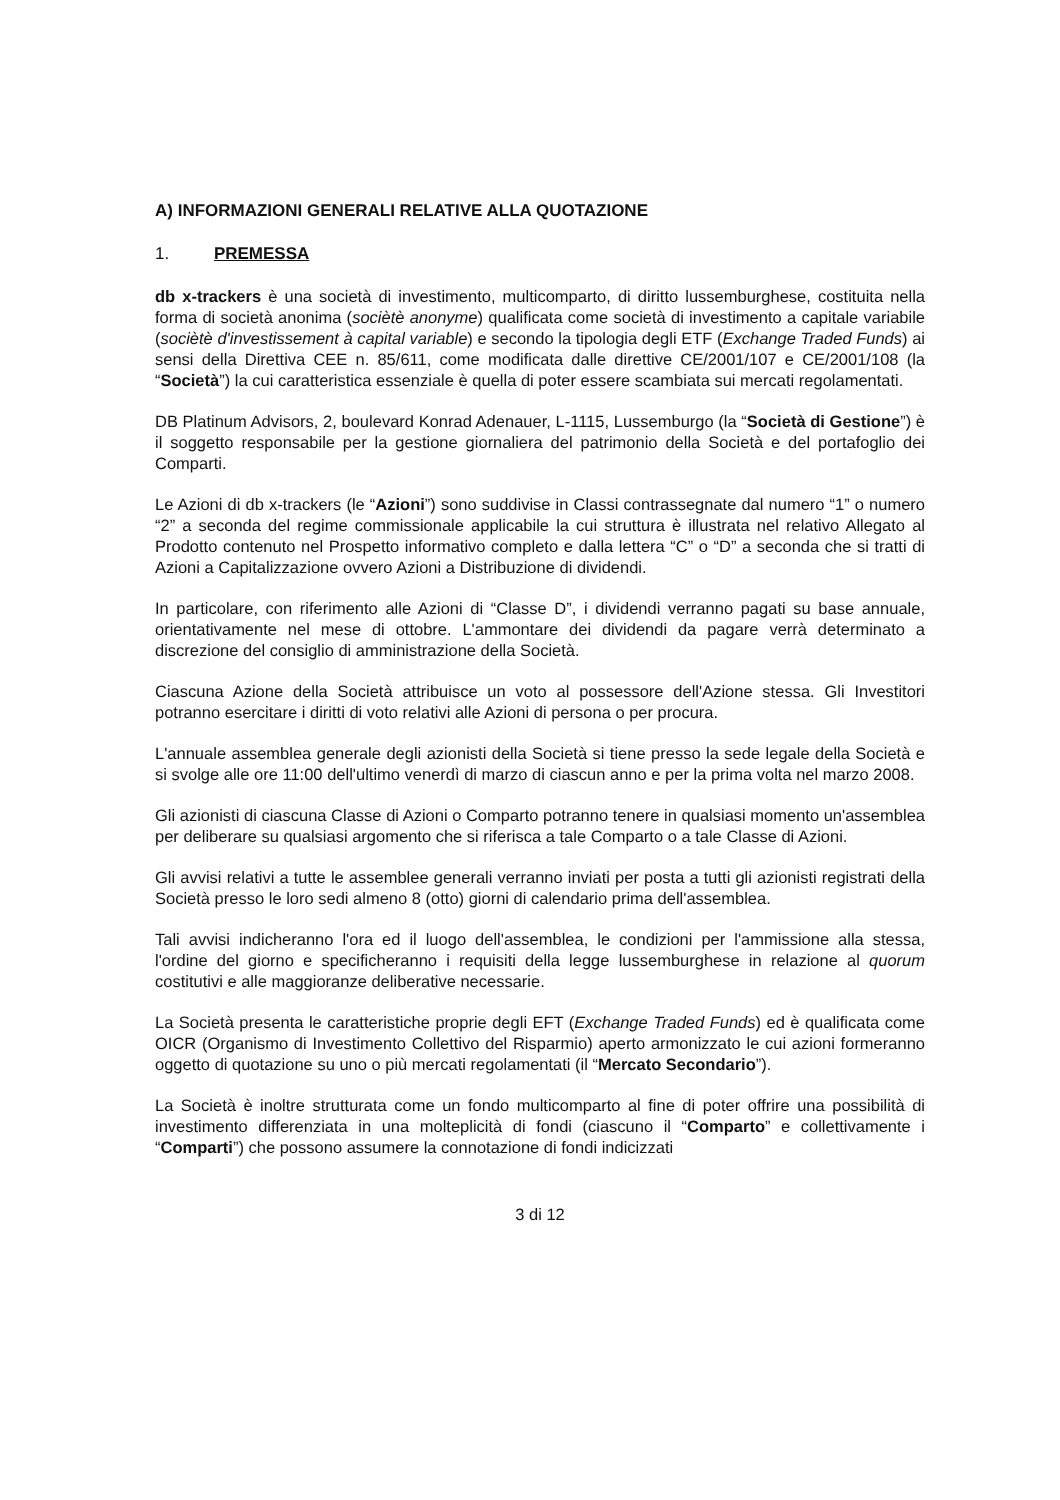A) INFORMAZIONI GENERALI RELATIVE ALLA QUOTAZIONE
1. PREMESSA
db x-trackers è una società di investimento, multicomparto, di diritto lussemburghese, costituita nella forma di società anonima (sociètè anonyme) qualificata come società di investimento a capitale variabile (sociètè d'investissement à capital variable) e secondo la tipologia degli ETF (Exchange Traded Funds) ai sensi della Direttiva CEE n. 85/611, come modificata dalle direttive CE/2001/107 e CE/2001/108 (la “Società”) la cui caratteristica essenziale è quella di poter essere scambiata sui mercati regolamentati.
DB Platinum Advisors, 2, boulevard Konrad Adenauer, L-1115, Lussemburgo (la “Società di Gestione”) è il soggetto responsabile per la gestione giornaliera del patrimonio della Società e del portafoglio dei Comparti.
Le Azioni di db x-trackers (le “Azioni”) sono suddivise in Classi contrassegnate dal numero “1” o numero “2” a seconda del regime commissionale applicabile la cui struttura è illustrata nel relativo Allegato al Prodotto contenuto nel Prospetto informativo completo e dalla lettera “C” o “D” a seconda che si tratti di Azioni a Capitalizzazione ovvero Azioni a Distribuzione di dividendi.
In particolare, con riferimento alle Azioni di “Classe D”, i dividendi verranno pagati su base annuale, orientativamente nel mese di ottobre. L'ammontare dei dividendi da pagare verrà determinato a discrezione del consiglio di amministrazione della Società.
Ciascuna Azione della Società attribuisce un voto al possessore dell'Azione stessa. Gli Investitori potranno esercitare i diritti di voto relativi alle Azioni di persona o per procura.
L'annuale assemblea generale degli azionisti della Società si tiene presso la sede legale della Società e si svolge alle ore 11:00 dell'ultimo venerdì di marzo di ciascun anno e per la prima volta nel marzo 2008.
Gli azionisti di ciascuna Classe di Azioni o Comparto potranno tenere in qualsiasi momento un'assemblea per deliberare su qualsiasi argomento che si riferisca a tale Comparto o a tale Classe di Azioni.
Gli avvisi relativi a tutte le assemblee generali verranno inviati per posta a tutti gli azionisti registrati della Società presso le loro sedi almeno 8 (otto) giorni di calendario prima dell'assemblea.
Tali avvisi indicheranno l'ora ed il luogo dell'assemblea, le condizioni per l'ammissione alla stessa, l'ordine del giorno e specificheranno i requisiti della legge lussemburghese in relazione al quorum costitutivi e alle maggioranze deliberative necessarie.
La Società presenta le caratteristiche proprie degli EFT (Exchange Traded Funds) ed è qualificata come OICR (Organismo di Investimento Collettivo del Risparmio) aperto armonizzato le cui azioni formeranno oggetto di quotazione su uno o più mercati regolamentati (il “Mercato Secondario”).
La Società è inoltre strutturata come un fondo multicomparto al fine di poter offrire una possibilità di investimento differenziata in una molteplicità di fondi (ciascuno il “Comparto” e collettivamente i “Comparti”) che possono assumere la connotazione di fondi indicizzati
3 di 12